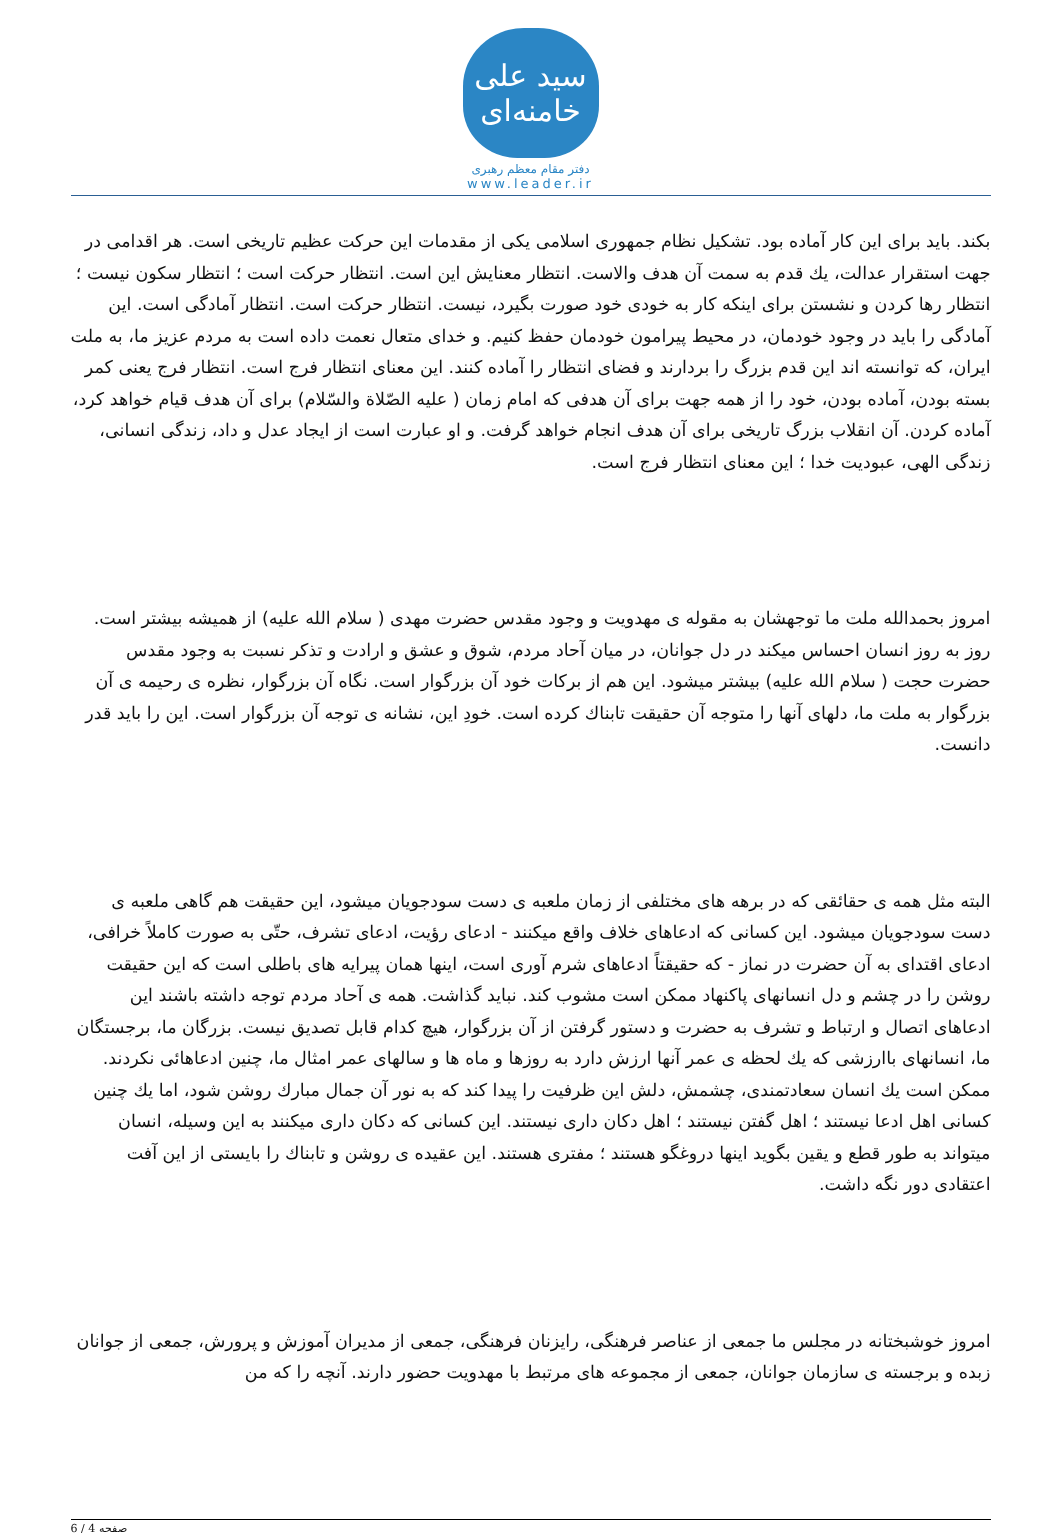سید علی خامنه‌ای
دفتر مقام معظم رهبری
www.leader.ir
بکند. باید برای این کار آماده بود. تشکیل نظام جمهوری اسلامی یکی از مقدمات این حرکت عظیم تاریخی است. هر اقدامی در جهت استقرار عدالت، یك قدم به سمت آن هدف والاست. انتظار معنایش این است. انتظار حرکت است ؛ انتظار سکون نیست ؛ انتظار رها کردن و نشستن برای اینکه کار به خودی خود صورت بگیرد، نیست. انتظار حرکت است. انتظار آمادگی است. این آمادگی را باید در وجود خودمان، در محیط پیرامون خودمان حفظ کنیم. و خدای متعال نعمت داده است به مردم عزیز ما، به ملت ایران، که توانسته اند این قدم بزرگ را بردارند و فضای انتظار را آماده کنند. این معنای انتظار فرج است. انتظار فرج یعنی کمر بسته بودن، آماده بودن، خود را از همه جهت برای آن هدفی که امام زمان ( علیه الصّلاة والسّلام) برای آن هدف قیام خواهد کرد، آماده کردن. آن انقلاب بزرگ تاریخی برای آن هدف انجام خواهد گرفت. و او عبارت است از ایجاد عدل و داد، زندگی انسانی، زندگی الهی، عبودیت خدا ؛ این معنای انتظار فرج است.
امروز بحمدالله ملت ما توجهشان به مقوله ی مهدویت و وجود مقدس حضرت مهدی ( سلام الله علیه) از همیشه بیشتر است. روز به روز انسان احساس میکند در دل جوانان، در میان آحاد مردم، شوق و عشق و ارادت و تذکر نسبت به وجود مقدس حضرت حجت ( سلام الله علیه) بیشتر میشود. این هم از برکات خود آن بزرگوار است. نگاه آن بزرگوار، نظره ی رحیمه ی آن بزرگوار به ملت ما، دلهای آنها را متوجه آن حقیقت تابناك کرده است. خودِ این، نشانه ی توجه آن بزرگوار است. این را باید قدر دانست.
البته مثل همه ی حقائقی که در برهه های مختلفی از زمان ملعبه ی دست سودجویان میشود، این حقیقت هم گاهی ملعبه ی دست سودجویان میشود. این کسانی که ادعاهای خلاف واقع میکنند - ادعای رؤیت، ادعای تشرف، حتّی به صورت کاملاً خرافی، ادعای اقتدای به آن حضرت در نماز - که حقیقتاً ادعاهای شرم آوری است، اینها همان پیرایه های باطلی است که این حقیقت روشن را در چشم و دل انسانهای پاکنهاد ممکن است مشوب کند. نباید گذاشت. همه ی آحاد مردم توجه داشته باشند این ادعاهای اتصال و ارتباط و تشرف به حضرت و دستور گرفتن از آن بزرگوار، هیچ کدام قابل تصدیق نیست. بزرگان ما، برجستگان ما، انسانهای باارزشی که یك لحظه ی عمر آنها ارزش دارد به روزها و ماه ها و سالهای عمر امثال ما، چنین ادعاهائی نکردند. ممکن است یك انسان سعادتمندی، چشمش، دلش این ظرفیت را پیدا کند که به نور آن جمال مبارك روشن شود، اما یك چنین کسانی اهل ادعا نیستند ؛ اهل گفتن نیستند ؛ اهل دکان داری نیستند. این کسانی که دکان داری میکنند به این وسیله، انسان میتواند به طور قطع و یقین بگوید اینها دروغگو هستند ؛ مفتری هستند. این عقیده ی روشن و تابناك را بایستی از این آفت اعتقادی دور نگه داشت.
امروز خوشبختانه در مجلس ما جمعی از عناصر فرهنگی، رایزنان فرهنگی، جمعی از مدیران آموزش و پرورش، جمعی از جوانان زبده و برجسته ی سازمان جوانان، جمعی از مجموعه های مرتبط با مهدویت حضور دارند. آنچه را که من
صفحه 4 / 6